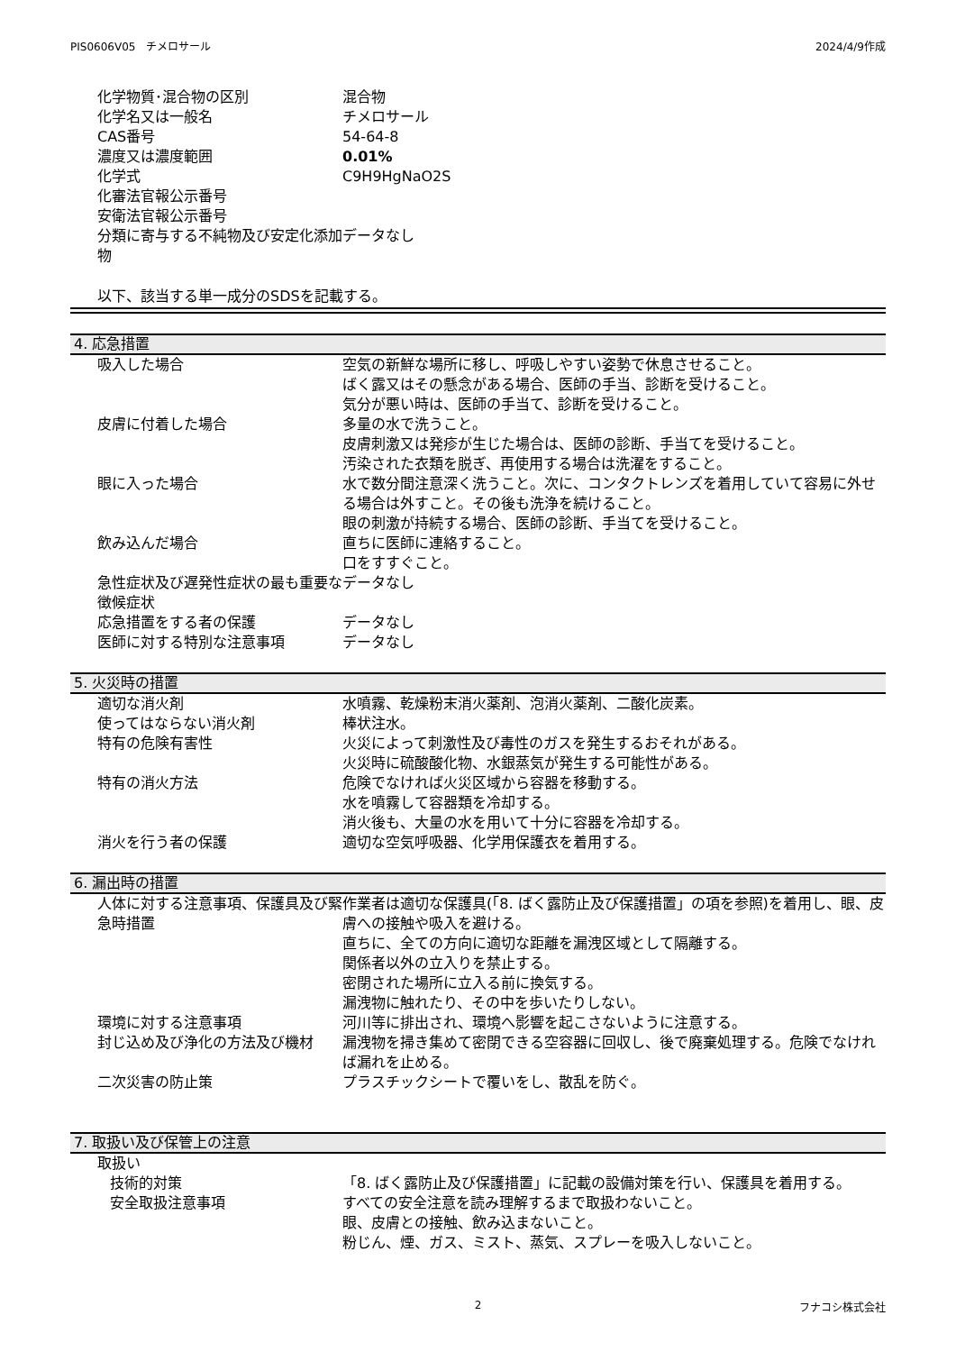PIS0606V05　チメロサール 2024/4/9作成
| 化学物質･混合物の区別 | 混合物 |
| 化学名又は一般名 | チメロサール |
| CAS番号 | 54-64-8 |
| 濃度又は濃度範囲 | 0.01% |
| 化学式 | C9H9HgNaO2S |
| 化審法官報公示番号 | |
| 安衛法官報公示番号 | |
| 分類に寄与する不純物及び安定化添加物 | データなし |
以下、該当する単一成分のSDSを記載する。
4. 応急措置
| 吸入した場合 | 空気の新鮮な場所に移し、呼吸しやすい姿勢で休息させること。 ばく露又はその懸念がある場合、医師の手当、診断を受けること。 気分が悪い時は、医師の手当て、診断を受けること。 |
| 皮膚に付着した場合 | 多量の水で洗うこと。 皮膚刺激又は発疹が生じた場合は、医師の診断、手当てを受けること。 汚染された衣類を脱ぎ、再使用する場合は洗濯をすること。 |
| 眼に入った場合 | 水で数分間注意深く洗うこと。次に、コンタクトレンズを着用していて容易に外せる場合は外すこと。その後も洗浄を続けること。 眼の刺激が持続する場合、医師の診断、手当てを受けること。 |
| 飲み込んだ場合 | 直ちに医師に連絡すること。 口をすすぐこと。 |
| 急性症状及び遅発性症状の最も重要な徴候症状 | データなし |
| 応急措置をする者の保護 | データなし |
| 医師に対する特別な注意事項 | データなし |
5. 火災時の措置
| 適切な消火剤 | 水噴霧、乾燥粉末消火薬剤、泡消火薬剤、二酸化炭素。 |
| 使ってはならない消火剤 | 棒状注水。 |
| 特有の危険有害性 | 火災によって刺激性及び毒性のガスを発生するおそれがある。 火災時に硫酸酸化物、水銀蒸気が発生する可能性がある。 |
| 特有の消火方法 | 危険でなければ火災区域から容器を移動する。 水を噴霧して容器類を冷却する。 消火後も、大量の水を用いて十分に容器を冷却する。 |
| 消火を行う者の保護 | 適切な空気呼吸器、化学用保護衣を着用する。 |
6. 漏出時の措置
| 人体に対する注意事項、保護具及び緊急時措置 | 作業者は適切な保護具(「8. ばく露防止及び保護措置」の項を参照)を着用し、眼、皮膚への接触や吸入を避ける。 直ちに、全ての方向に適切な距離を漏洩区域として隔離する。 関係者以外の立入りを禁止する。 密閉された場所に立入る前に換気する。 漏洩物に触れたり、その中を歩いたりしない。 |
| 環境に対する注意事項 | 河川等に排出され、環境へ影響を起こさないように注意する。 |
| 封じ込め及び浄化の方法及び機材 | 漏洩物を掃き集めて密閉できる空容器に回収し、後で廃棄処理する。危険でなければ漏れを止める。 |
| 二次災害の防止策 | プラスチックシートで覆いをし、散乱を防ぐ。 |
7. 取扱い及び保管上の注意
| 取扱い | |
| 技術的対策 | 「8. ばく露防止及び保護措置」に記載の設備対策を行い、保護具を着用する。 |
| 安全取扱注意事項 | すべての安全注意を読み理解するまで取扱わないこと。 眼、皮膚との接触、飲み込まないこと。 粉じん、煙、ガス、ミスト、蒸気、スプレーを吸入しないこと。 |
2 フナコシ株式会社